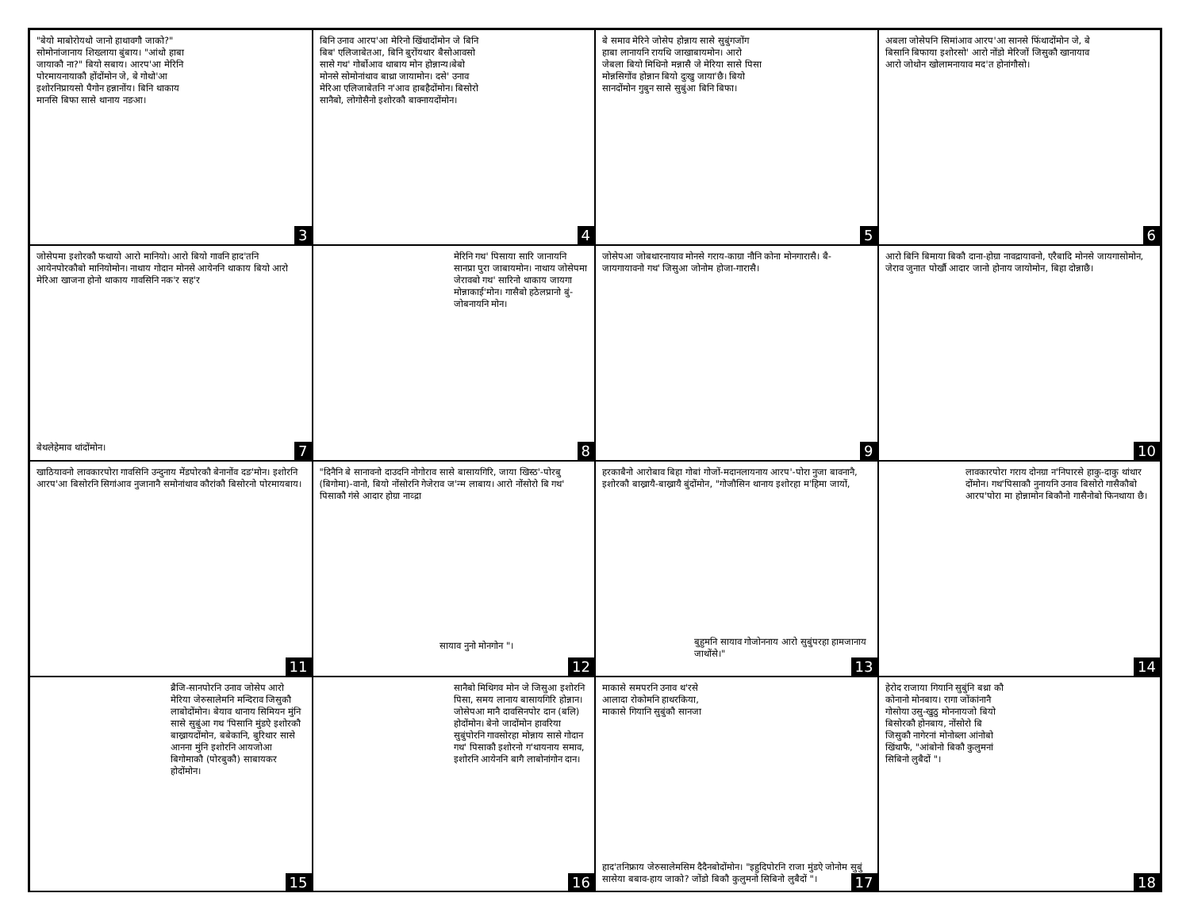"बेयो माबोरोयथो जानो हाथावगौ जाको?" सोमोनांजानाय शिख्लाया बुंबाय। "आंथो हाबा जायाकौ ना?" बियो सबाय। आरप'आ मेरिनि पोरमायनायाकौ होंदोंमोन जे, बे गोथो'आ इशोरनिप्रायसो पैगोन हन्नानोंय। बिनि थाकाय मानसि बिफा सासे थानाय नङआ।
3
बिनि उनाव आरप'आ मेरिनो खिंथादोंमोन जे बिनि बिब' एलिजाबेतआ, बिनि बुरोंयथार बैसोआवसो सासे गथ' गोर्बोआव थाबाय मोन होन्नान्य।बेबो मोनसे सोमोनांथाव बाथ्रा जायामोन। दसे' उनाव मेरिआ एलिजाबेतनि न'आव हाबहैदोंमोन। बिसोरो सानैबो, लोगोसैनो इशोरकौ बाक्नायदोंमोन।
4
बे समाव मेरिने जोसेप होन्नाय सासे सुबुंगजोंग हाबा लानायनि रायथि जाखाबायमोन। आरो जेबला बियो मिथिनो मन्नासै जे मेरिया सासे पिसा मोन्नसिगोंव होन्नान बियो दुःखु जाया'छै। बियो सानदोंमोन गुबुन सासे सुबुंआ बिनि बिफा।
5
अबला जोसेपनि सिमांआव आरप'आ सानसे फिंथादोंमोन जे, बे बिसानि बिफाया इशोरसो' आरो नोंडो मेरिजों जिसुकौ खानायाव आरो जोथोन खोलामनायाव मद'त होनांगौसो।
6
जोसेपमा इशोरकौ फथायो आरो मानियो। आरो बियो गावनि हाद'तनि आयेनपोरकौबो मानियोमोन। नाथाय गोदान मोनसे आयेननि थाकाय बियो आरो मेरिआ खाजना होनो थाकाय गावसिनि नक'र सह'र
बेथलेहेमाव थांदोंमोन। 7
मेरिनि गथ' पिसाया सारि जानायनि सानप्रा पुरा जाबायमोन। नाथाय जोसेपमा जेरावबो गथ' सारिनो थाकाय जायगा मोन्नाकाई'मोन। गासैबो हठेलप्रानो बुं-जोबनायनि मोन।
8
जोसेपआ जोबथारनायाव मोनसे गराय-काग्रा नौनि कोना मोनगारासै। बै-जायगायावनो गथ' जिसुआ जोनोम होजा-गारासै।
9
आरो बिनि बिमाया बिकौ दाना-होग्रा नावद्रायावनो, एरैबादि मोनसे जायगासोमोन, जेराव जुनात पोर्खौ आदार जानो होनाय जायोमोन, बिहा दोन्नाछै।
10
खाठियावनो लावकारपोरा गावसिनि उन्दुनाय मेंडपोरकौ बेनानोंव दङ'मोन। इशोरनि आरप'आ बिसोरनि सिगांआव नुजानानै समोनांथाव कौरांकौ बिसोरनो पोरमायबाय।
11
"दिनैनि बे सानावनो दाउदनि नोगोराव सासे बासायगिरि, जाया खिस्ठ'-पोरबु (बिगोमा)-वानो, बियो नोंसोरनि गेजेराव ज'न्म लाबाय। आरो नोंसोरो बि गथ' पिसाकौ गंसे आदार होग्रा नाव्द्रा
सायाव नुनो मोनगोन "।
12
हरकाबैनो आरोबाव बिहा गोबां गोजों-मदानलायनाय आरप'-पोरा नुजा बावनानै, इशोरकौ बाख्रायै-बाख्रायै बुंदोंमोन, "गोजौसिन थानाय इशोरहा म'हिमा जायों,
बुहुमनि सायाव गोजोननाय आरो सुबुंपरहा हामजानाय जाथोंसे।"
13
लावकारपोरा गराय दोनग्रा न'निपारसे हाकु-दाकु थांथार दोंमोन। गथ'पिसाकौ नुनायनि उनाव बिसोरो गासैकौबो आरप'पोरा मा होन्नामोन बिकौनो गासैनोबो फिनथाया छै।
14
ब्रैजि-सानपोरनि उनाव जोसेप आरो मेरिया जेरुसालेमनि मन्दिराव जिसुकौ लाबोदोंमोन। बेयाव थानाय सिमियन मुंनि सासे सुबुंआ गथ 'पिसानि मुंडऐ इशोरकौ बाख्रायदोंमोन, बबेकानि, बुरिथार सासे आनना मुंनि इशोरनि आयजोआ बिगोमाकौ (पोरबुकौ) साबायकर होदोंमोन।
15
सानैबो मिथिगव मोन जे जिसुआ इशोरनि पिसा, समय लानाय बासायगिरि होन्नान। जोसेपआ मानै दावसिनपोर दान (बलि) होदोंमोन। बेनो जादोंमोन हावरिया सुबुंपोरनि गावसोरहा मोन्नाय सासे गोदान गथ' पिसाकौ इशोरनो ग'थायनाय समाव, इशोरनि आयेननि बागै लाबोनांगोन दान।
16
माकासे समपरनि उनाव थ'रसे आलादा रोकोमनि हाथरकिया, माकासे गियानि सुबुंकौ सानजा
हाद'तनिफ्राय जेरुसालेमसिम दैदैनबोदोंमोन। "इहुदिपोरनि राजा मुंडऐ जोनोम सुबुं सासेया बबाव-हाय जाको? जोंडो बिकौ कुलुमनो सिबिनो लुबैदों "।
17
हेरोद राजाया गियानि सुबुंनि बथ्रा कौ कोनानो मोनबाय। रागा जोंकांनानै गोसोया उसु-खुठु मोननायजो बियो बिसोरकौ होनबाय, नोंसोरो बि जिसुकौ नागेरनां मोनोब्ला आंनोबो खिंथाफै, "आंबोनो बिकौ कुलुमनां सिबिनो लुबैदों "।
18